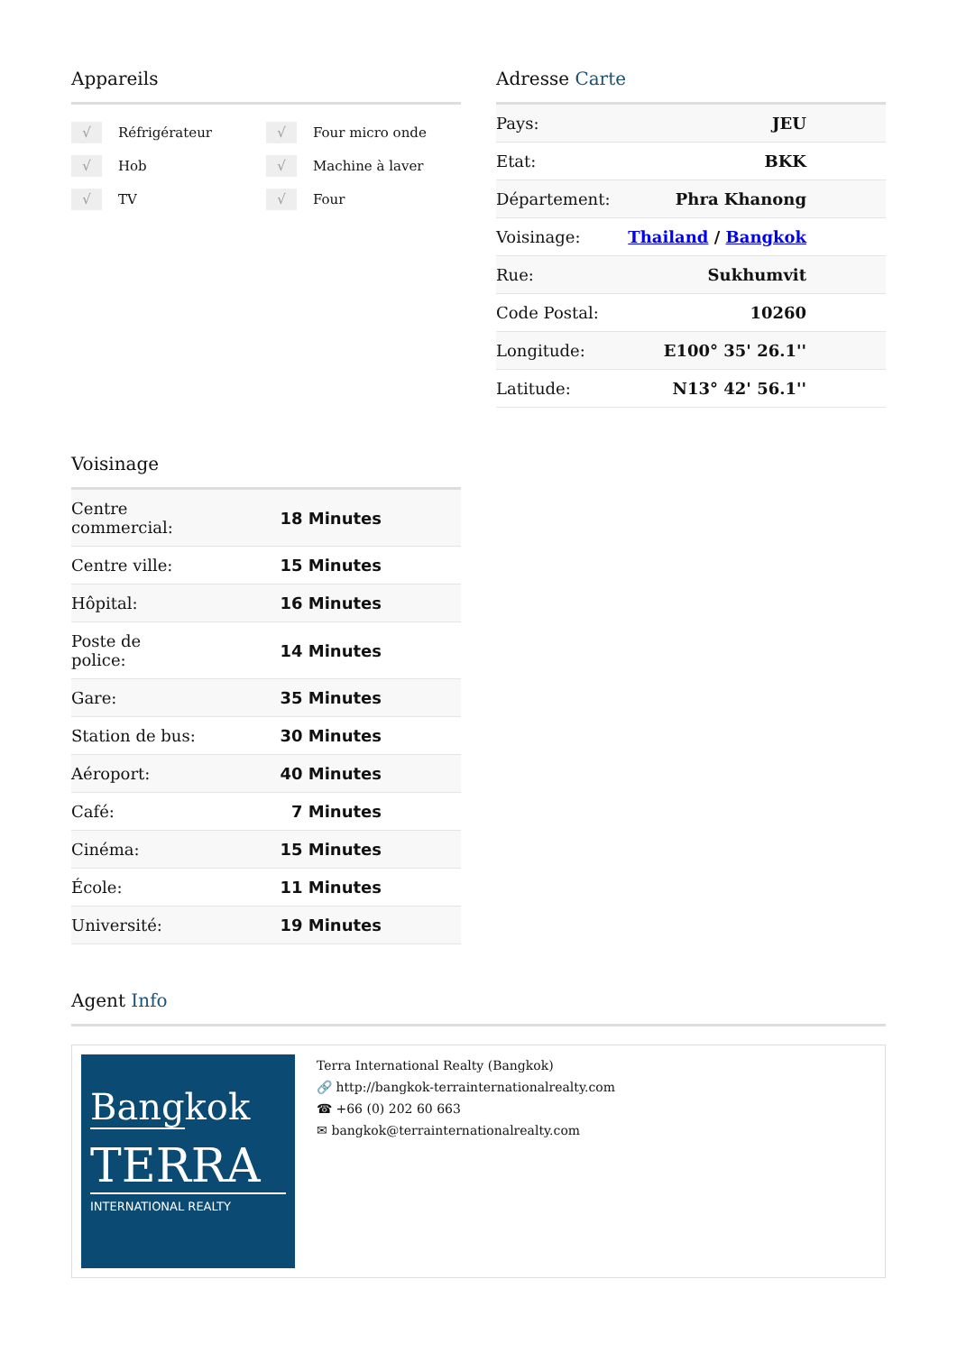Appareils
√ Réfrigérateur
√ Four micro onde
√ Hob
√ Machine à laver
√ TV
√ Four
Adresse Carte
| Pays: | JEU |
| Etat: | BKK |
| Département: | Phra Khanong |
| Voisinage: | Thailand / Bangkok |
| Rue: | Sukhumvit |
| Code Postal: | 10260 |
| Longitude: | E100° 35' 26.1'' |
| Latitude: | N13° 42' 56.1'' |
Voisinage
| Centre commercial: | 18 Minutes |
| Centre ville: | 15 Minutes |
| Hôpital: | 16 Minutes |
| Poste de police: | 14 Minutes |
| Gare: | 35 Minutes |
| Station de bus: | 30 Minutes |
| Aéroport: | 40 Minutes |
| Café: | 7 Minutes |
| Cinéma: | 15 Minutes |
| École: | 11 Minutes |
| Université: | 19 Minutes |
Agent Info
Bangkok
TERRA
INTERNATIONAL REALTY
Terra International Realty (Bangkok)
🔗 http://bangkok-terrainternationalrealty.com
☎ +66 (0) 202 60 663
✉ bangkok@terrainternationalrealty.com